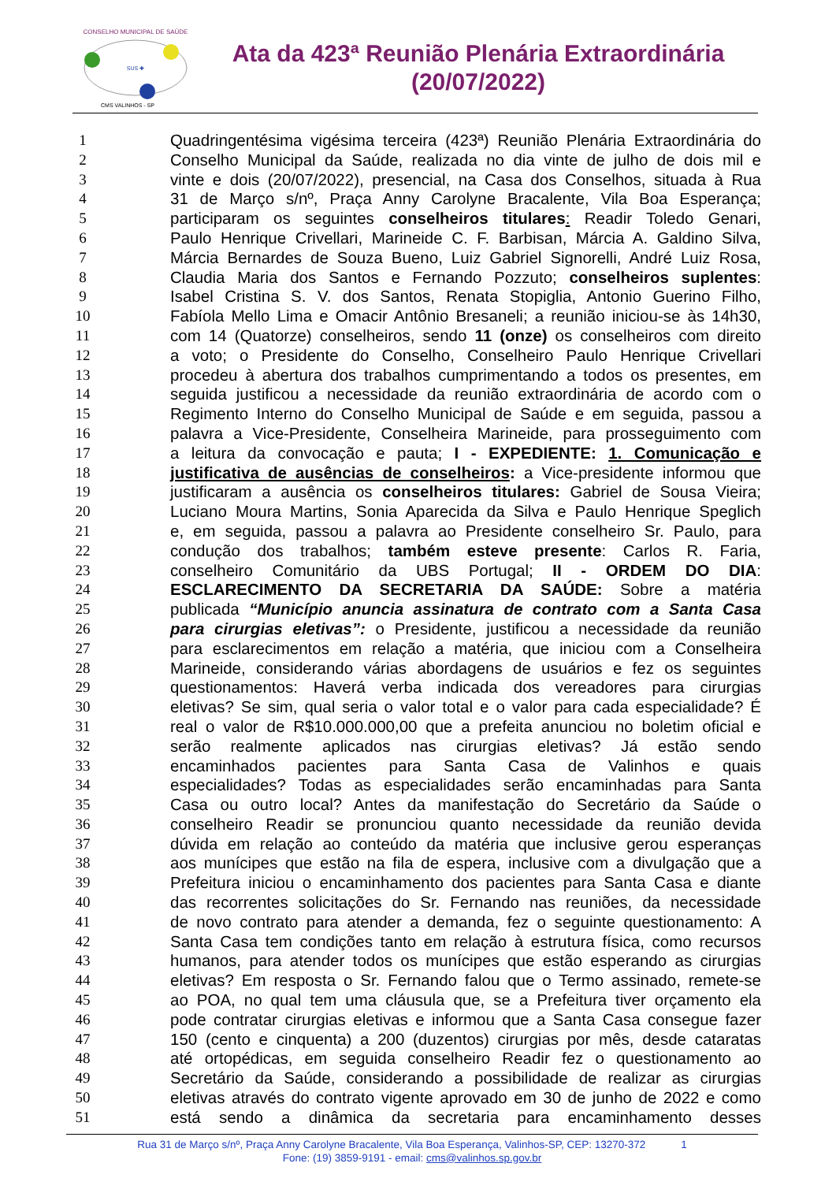CONSELHO MUNICIPAL DE SAÚDE
SUS ✚
CMS VALINHOS - SP
Ata da 423ª Reunião Plenária Extraordinária
(20/07/2022)
1 Quadringentésima vigésima terceira (423ª) Reunião Plenária Extraordinária do
2 Conselho Municipal da Saúde, realizada no dia vinte de julho de dois mil e
3 vinte e dois (20/07/2022), presencial, na Casa dos Conselhos, situada à Rua
4 31 de Março s/nº, Praça Anny Carolyne Bracalente, Vila Boa Esperança;
5 participaram os seguintes conselheiros titulares: Readir Toledo Genari,
6 Paulo Henrique Crivellari, Marineide C. F. Barbisan, Márcia A. Galdino Silva,
7 Márcia Bernardes de Souza Bueno, Luiz Gabriel Signorelli, André Luiz Rosa,
8 Claudia Maria dos Santos e Fernando Pozzuto; conselheiros suplentes:
9 Isabel Cristina S. V. dos Santos, Renata Stopiglia, Antonio Guerino Filho,
10 Fabíola Mello Lima e Omacir Antônio Bresaneli; a reunião iniciou-se às 14h30,
11 com 14 (Quatorze) conselheiros, sendo 11 (onze) os conselheiros com direito
12 a voto; o Presidente do Conselho, Conselheiro Paulo Henrique Crivellari
13 procedeu à abertura dos trabalhos cumprimentando a todos os presentes, em
14 seguida justificou a necessidade da reunião extraordinária de acordo com o
15 Regimento Interno do Conselho Municipal de Saúde e em seguida, passou a
16 palavra a Vice-Presidente, Conselheira Marineide, para prosseguimento com
17 a leitura da convocação e pauta; I - EXPEDIENTE: 1. Comunicação e
18 justificativa de ausências de conselheiros: a Vice-presidente informou que
19 justificaram a ausência os conselheiros titulares: Gabriel de Sousa Vieira;
20 Luciano Moura Martins, Sonia Aparecida da Silva e Paulo Henrique Speglich
21 e, em seguida, passou a palavra ao Presidente conselheiro Sr. Paulo, para
22 condução dos trabalhos; também esteve presente: Carlos R. Faria,
23 conselheiro Comunitário da UBS Portugal; II - ORDEM DO DIA:
24 ESCLARECIMENTO DA SECRETARIA DA SAÚDE: Sobre a matéria
25 publicada “Município anuncia assinatura de contrato com a Santa Casa
26 para cirurgias eletivas”: o Presidente, justificou a necessidade da reunião
27 para esclarecimentos em relação a matéria, que iniciou com a Conselheira
28 Marineide, considerando várias abordagens de usuários e fez os seguintes
29 questionamentos: Haverá verba indicada dos vereadores para cirurgias
30 eletivas? Se sim, qual seria o valor total e o valor para cada especialidade? É
31 real o valor de R$10.000.000,00 que a prefeita anunciou no boletim oficial e
32 serão realmente aplicados nas cirurgias eletivas? Já estão sendo
33 encaminhados pacientes para Santa Casa de Valinhos e quais
34 especialidades? Todas as especialidades serão encaminhadas para Santa
35 Casa ou outro local? Antes da manifestação do Secretário da Saúde o
36 conselheiro Readir se pronunciou quanto necessidade da reunião devida
37 dúvida em relação ao conteúdo da matéria que inclusive gerou esperanças
38 aos munícipes que estão na fila de espera, inclusive com a divulgação que a
39 Prefeitura iniciou o encaminhamento dos pacientes para Santa Casa e diante
40 das recorrentes solicitações do Sr. Fernando nas reuniões, da necessidade
41 de novo contrato para atender a demanda, fez o seguinte questionamento: A
42 Santa Casa tem condições tanto em relação à estrutura física, como recursos
43 humanos, para atender todos os munícipes que estão esperando as cirurgias
44 eletivas? Em resposta o Sr. Fernando falou que o Termo assinado, remete-se
45 ao POA, no qual tem uma cláusula que, se a Prefeitura tiver orçamento ela
46 pode contratar cirurgias eletivas e informou que a Santa Casa consegue fazer
47 150 (cento e cinquenta) a 200 (duzentos) cirurgias por mês, desde cataratas
48 até ortopédicas, em seguida conselheiro Readir fez o questionamento ao
49 Secretário da Saúde, considerando a possibilidade de realizar as cirurgias
50 eletivas através do contrato vigente aprovado em 30 de junho de 2022 e como
51 está sendo a dinâmica da secretaria para encaminhamento desses
Rua 31 de Março s/nº, Praça Anny Carolyne Bracalente, Vila Boa Esperança, Valinhos-SP, CEP: 13270-372 1
Fone: (19) 3859-9191 - email: cms@valinhos.sp.gov.br